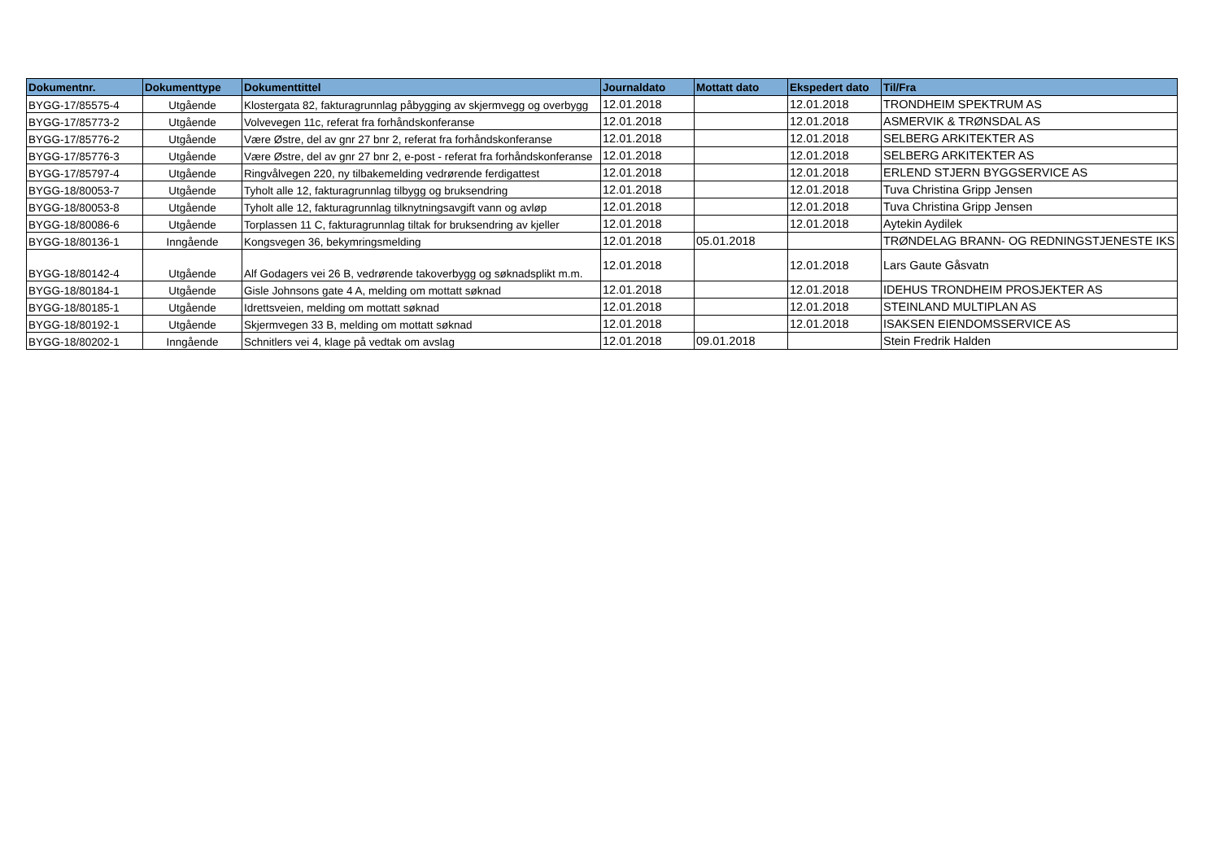| Dokumentnr. | Dokumenttype | Dokumenttittel | Journaldato | Mottatt dato | Ekspedert dato | Til/Fra |
| --- | --- | --- | --- | --- | --- | --- |
| BYGG-17/85575-4 | Utgående | Klostergata 82, fakturagrunnlag påbygging av skjermvegg og overbygg | 12.01.2018 | | 12.01.2018 | TRONDHEIM SPEKTRUM AS |
| BYGG-17/85773-2 | Utgående | Volvevegen 11c, referat fra forhåndskonferanse | 12.01.2018 | | 12.01.2018 | ASMERVIK & TRØNSDAL AS |
| BYGG-17/85776-2 | Utgående | Være Østre, del av gnr 27 bnr 2, referat fra forhåndskonferanse | 12.01.2018 | | 12.01.2018 | SELBERG ARKITEKTER AS |
| BYGG-17/85776-3 | Utgående | Være Østre, del av gnr 27 bnr 2, e-post - referat fra forhåndskonferanse | 12.01.2018 | | 12.01.2018 | SELBERG ARKITEKTER AS |
| BYGG-17/85797-4 | Utgående | Ringvålvegen 220, ny tilbakemelding vedrørende ferdigattest | 12.01.2018 | | 12.01.2018 | ERLEND STJERN BYGGSERVICE AS |
| BYGG-18/80053-7 | Utgående | Tyholt alle 12, fakturagrunnlag tilbygg og bruksendring | 12.01.2018 | | 12.01.2018 | Tuva Christina Gripp Jensen |
| BYGG-18/80053-8 | Utgående | Tyholt alle 12, fakturagrunnlag tilknytningsavgift vann og avløp | 12.01.2018 | | 12.01.2018 | Tuva Christina Gripp Jensen |
| BYGG-18/80086-6 | Utgående | Torplassen 11 C, fakturagrunnlag tiltak for bruksendring av kjeller | 12.01.2018 | | 12.01.2018 | Aytekin Aydilek |
| BYGG-18/80136-1 | Inngående | Kongsvegen 36, bekymringsmelding | 12.01.2018 | 05.01.2018 | | TRØNDELAG BRANN- OG REDNINGSTJENESTE IKS |
| BYGG-18/80142-4 | Utgående | Alf Godagers vei 26 B, vedrørende takoverbygg og søknadsplikt m.m. | 12.01.2018 | | 12.01.2018 | Lars Gaute Gåsvatn |
| BYGG-18/80184-1 | Utgående | Gisle Johnsons gate 4 A, melding om mottatt søknad | 12.01.2018 | | 12.01.2018 | IDEHUS TRONDHEIM PROSJEKTER AS |
| BYGG-18/80185-1 | Utgående | Idrettsveien, melding om mottatt søknad | 12.01.2018 | | 12.01.2018 | STEINLAND MULTIPLAN AS |
| BYGG-18/80192-1 | Utgående | Skjermvegen 33 B, melding om mottatt søknad | 12.01.2018 | | 12.01.2018 | ISAKSEN EIENDOMSSERVICE AS |
| BYGG-18/80202-1 | Inngående | Schnitlers vei 4, klage på vedtak om avslag | 12.01.2018 | 09.01.2018 | | Stein Fredrik Halden |